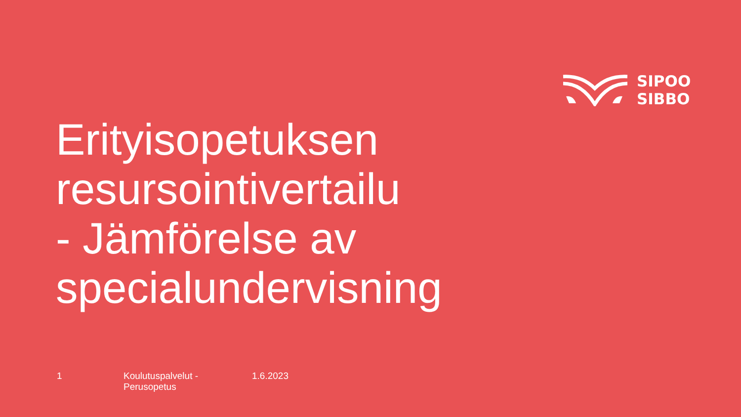SIPOO
SIBBO
Erityisopetuksen
resursointivertailu
- Jämförelse av
specialundervisning
1 Koulutuspalvelut - Perusopetus 1.6.2023